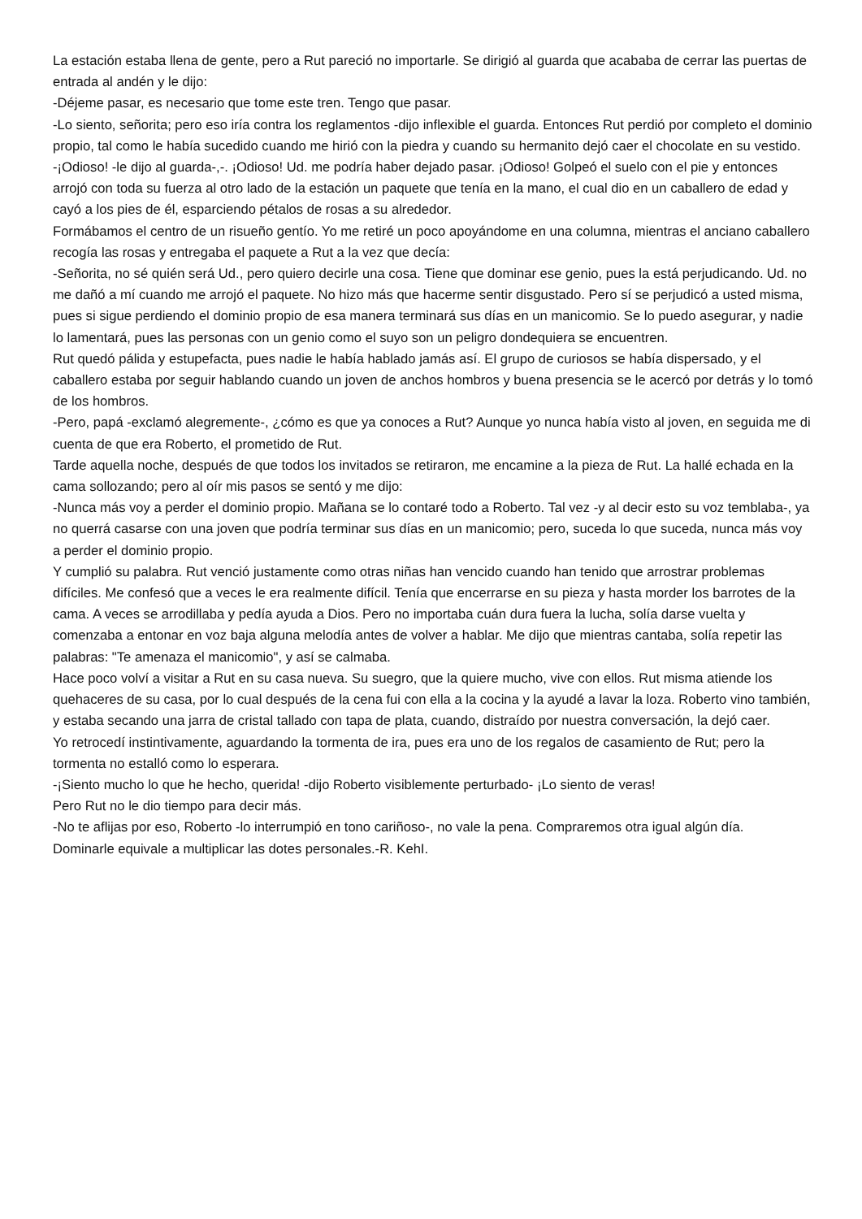La estación estaba llena de gente, pero a Rut pareció no importarle. Se dirigió al guarda que acababa de cerrar las puertas de entrada al andén y le dijo:
-Déjeme pasar, es necesario que tome este tren. Tengo que pasar.
-Lo siento, señorita; pero eso iría contra los reglamentos -dijo inflexible el guarda. Entonces Rut perdió por completo el dominio propio, tal como le había sucedido cuando me hirió con la piedra y cuando su hermanito dejó caer el chocolate en su vestido.
-¡Odioso! -le dijo al guarda-,-. ¡Odioso! Ud. me podría haber dejado pasar. ¡Odioso! Golpeó el suelo con el pie y entonces arrojó con toda su fuerza al otro lado de la estación un paquete que tenía en la mano, el cual dio en un caballero de edad y cayó a los pies de él, esparciendo pétalos de rosas a su alrededor.
Formábamos el centro de un risueño gentío. Yo me retiré un poco apoyándome en una columna, mientras el anciano caballero recogía las rosas y entregaba el paquete a Rut a la vez que decía:
-Señorita, no sé quién será Ud., pero quiero decirle una cosa. Tiene que dominar ese genio, pues la está perjudicando. Ud. no me dañó a mí cuando me arrojó el paquete. No hizo más que hacerme sentir disgustado. Pero sí se perjudicó a usted misma, pues si sigue perdiendo el dominio propio de esa manera terminará sus días en un manicomio. Se lo puedo asegurar, y nadie lo lamentará, pues las personas con un genio como el suyo son un peligro dondequiera se encuentren.
Rut quedó pálida y estupefacta, pues nadie le había hablado jamás así. El grupo de curiosos se había dispersado, y el caballero estaba por seguir hablando cuando un joven de anchos hombros y buena presencia se le acercó por detrás y lo tomó de los hombros.
-Pero, papá -exclamó alegremente-, ¿cómo es que ya conoces a Rut? Aunque yo nunca había visto al joven, en seguida me di cuenta de que era Roberto, el prometido de Rut.
Tarde aquella noche, después de que todos los invitados se retiraron, me encamine a la pieza de Rut. La hallé echada en la cama sollozando; pero al oír mis pasos se sentó y me dijo:
-Nunca más voy a perder el dominio propio. Mañana se lo contaré todo a Roberto. Tal vez -y al decir esto su voz temblaba-, ya no querrá casarse con una joven que podría terminar sus días en un manicomio; pero, suceda lo que suceda, nunca más voy a perder el dominio propio.
Y cumplió su palabra. Rut venció justamente como otras niñas han vencido cuando han tenido que arrostrar problemas difíciles. Me confesó que a veces le era realmente difícil. Tenía que encerrarse en su pieza y hasta morder los barrotes de la cama. A veces se arrodillaba y pedía ayuda a Dios. Pero no importaba cuán dura fuera la lucha, solía darse vuelta y comenzaba a entonar en voz baja alguna melodía antes de volver a hablar. Me dijo que mientras cantaba, solía repetir las palabras: "Te amenaza el manicomio", y así se calmaba.
Hace poco volví a visitar a Rut en su casa nueva. Su suegro, que la quiere mucho, vive con ellos. Rut misma atiende los quehaceres de su casa, por lo cual después de la cena fui con ella a la cocina y la ayudé a lavar la loza. Roberto vino también, y estaba secando una jarra de cristal tallado con tapa de plata, cuando, distraído por nuestra conversación, la dejó caer.
Yo retrocedí instintivamente, aguardando la tormenta de ira, pues era uno de los regalos de casamiento de Rut; pero la tormenta no estalló como lo esperara.
-¡Siento mucho lo que he hecho, querida! -dijo Roberto visiblemente perturbado- ¡Lo siento de veras!
Pero Rut no le dio tiempo para decir más.
-No te aflijas por eso, Roberto -lo interrumpió en tono cariñoso-, no vale la pena. Compraremos otra igual algún día.
Dominarle equivale a multiplicar las dotes personales.-R. KehI.